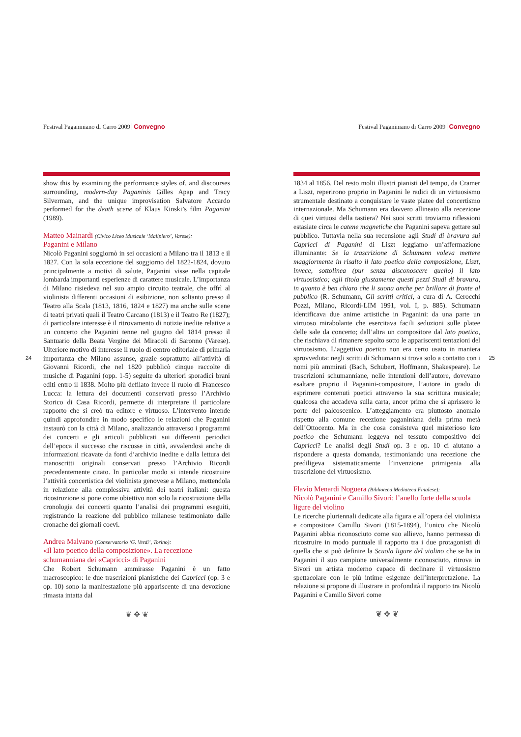Festival Paganiniano di Carro 2009 Convegno
show this by examining the performance styles of, and discourses surrounding, modern-day Paganinis Gilles Apap and Tracy Silverman, and the unique improvisation Salvatore Accardo performed for the death scene of Klaus Kinski’s film Paganini (1989).
Matteo Mainardi (Civico Liceo Musicale ‘Malipiero’, Varese):
Paganini e Milano
Nicolò Paganini soggiornò in sei occasioni a Milano tra il 1813 e il 1827. Con la sola eccezione del soggiorno del 1822-1824, dovuto principalmente a motivi di salute, Paganini visse nella capitale lombarda importanti esperienze di carattere musicale. L’importanza di Milano risiedeva nel suo ampio circuito teatrale, che offrì al violinista differenti occasioni di esibizione, non soltanto presso il Teatro alla Scala (1813, 1816, 1824 e 1827) ma anche sulle scene di teatri privati quali il Teatro Carcano (1813) e il Teatro Re (1827); di particolare interesse è il ritrovamento di notizie inedite relative a un concerto che Paganini tenne nel giugno del 1814 presso il Santuario della Beata Vergine dei Miracoli di Saronno (Varese). Ulteriore motivo di interesse il ruolo di centro editoriale di primaria importanza che Milano assunse, grazie soprattutto all’attività di Giovanni Ricordi, che nel 1820 pubblicò cinque raccolte di musiche di Paganini (opp. 1-5) seguite da ulteriori sporadici brani editi entro il 1838. Molto più defilato invece il ruolo di Francesco Lucca: la lettura dei documenti conservati presso l’Archivio Storico di Casa Ricordi, permette di interpretare il particolare rapporto che si creò tra editore e virtuoso. L’intervento intende quindi approfondire in modo specifico le relazioni che Paganini instaurò con la città di Milano, analizzando attraverso i programmi dei concerti e gli articoli pubblicati sui differenti periodici dell’epoca il successo che riscosse in città, avvalendosi anche di informazioni ricavate da fonti d’archivio inedite e dalla lettura dei manoscritti originali conservati presso l’Archivio Ricordi precedentemente citato. In particolar modo si intende ricostruire l’attività concertistica del violinista genovese a Milano, mettendola in relazione alla complessiva attività dei teatri italiani: questa ricostruzione si pone come obiettivo non solo la ricostruzione della cronologia dei concerti quanto l’analisi dei programmi eseguiti, registrando la reazione del pubblico milanese testimoniato dalle cronache dei giornali coevi.
Andrea Malvano (Conservatorio ‘G. Verdi’, Torino):
«Il lato poetico della composizione». La recezione schumanniana dei «Capricci» di Paganini
Che Robert Schumann ammirasse Paganini è un fatto macroscopico: le due trascrizioni pianistiche dei Capricci (op. 3 e op. 10) sono la manifestazione più appariscente di una devozione rimasta intatta dal
❦ ✥ ❦
24
Festival Paganiniano di Carro 2009 Convegno
1834 al 1856. Del resto molti illustri pianisti del tempo, da Cramer a Liszt, reperirono proprio in Paganini le radici di un virtuosismo strumentale destinato a conquistare le vaste platee del concertismo internazionale. Ma Schumann era davvero allineato alla recezione di quei virtuosi della tastiera? Nei suoi scritti troviamo riflessioni estasiate circa le catene magnetiche che Paganini sapeva gettare sul pubblico. Tuttavia nella sua recensione agli Studi di bravura sui Capricci di Paganini di Liszt leggiamo un’affermazione illuminante: Se la trascrizione di Schumann voleva mettere maggiormente in risalto il lato poetico della composizione, Liszt, invece, sottolinea (pur senza disconoscere quello) il lato virtuosistico; egli titola giustamente questi pezzi Studi di bravura, in quanto è ben chiaro che li suona anche per brillare di fronte al pubblico (R. Schumann, Gli scritti critici, a cura di A. Cerocchi Pozzi, Milano, Ricordi-LIM 1991, vol. I, p. 885). Schumann identificava due anime artistiche in Paganini: da una parte un virtuoso mirabolante che esercitava facili seduzioni sulle platee delle sale da concerto; dall’altra un compositore dal lato poetico, che rischiava di rimanere sepolto sotto le appariscenti tentazioni del virtuosismo. L’aggettivo poetico non era certo usato in maniera sprovveduta: negli scritti di Schumann si trova solo a contatto con i nomi più ammirati (Bach, Schubert, Hoffmann, Shakespeare). Le trascrizioni schumanniane, nelle intenzioni dell’autore, dovevano esaltare proprio il Paganini-compositore, l’autore in grado di esprimere contenuti poetici attraverso la sua scrittura musicale; qualcosa che accadeva sulla carta, ancor prima che si aprissero le porte del palcoscenico. L’atteggiamento era piuttosto anomalo rispetto alla comune recezione paganiniana della prima metà dell’Ottocento. Ma in che cosa consisteva quel misterioso lato poetico che Schumann leggeva nel tessuto compositivo dei Capricci? Le analisi degli Studi op. 3 e op. 10 ci aiutano a rispondere a questa domanda, testimoniando una recezione che prediligeva sistematicamente l’invenzione primigenia alla trascrizione del virtuosismo.
Flavio Menardi Noguera (Biblioteca Mediateca Finalese):
Nicolò Paganini e Camillo Sivori: l’anello forte della scuola ligure del violino
Le ricerche pluriennali dedicate alla figura e all’opera del violinista e compositore Camillo Sivori (1815-1894), l’unico che Nicolò Paganini abbia riconosciuto come suo allievo, hanno permesso di ricostruire in modo puntuale il rapporto tra i due protagonisti di quella che si può definire la Scuola ligure del violino che se ha in Paganini il suo campione universalmente riconosciuto, ritrova in Sivori un artista moderno capace di declinare il virtuosismo spettacolare con le più intime esigenze dell’interpretazione. La relazione si propone di illustrare in profondità il rapporto tra Nicolò Paganini e Camillo Sivori come
❦ ✥ ❦
25